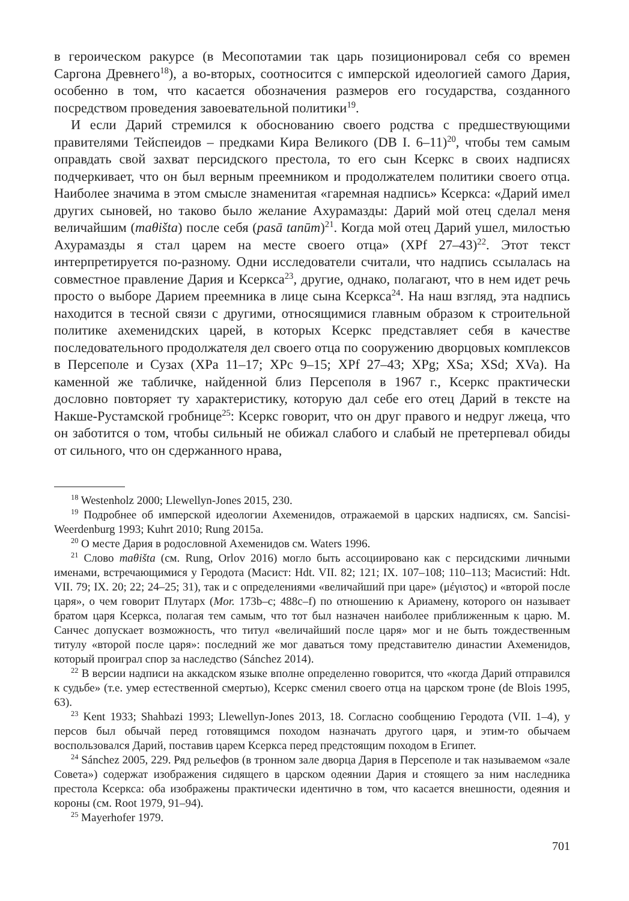в героическом ракурсе (в Месопотамии так царь позиционировал себя со времен Саргона Древнего<sup>18</sup>), а во-вторых, соотносится с имперской идеологией самого Дария, особенно в том, что касается обозначения размеров его государства, созданного посредством проведения завоевательной политики<sup>19</sup>.
И если Дарий стремился к обоснованию своего родства с предшествующими правителями Тейспеидов – предками Кира Великого (DB I. 6–11)<sup>20</sup>, чтобы тем самым оправдать свой захват персидского престола, то его сын Ксеркс в своих надписях подчеркивает, что он был верным преемником и продолжателем политики своего отца. Наиболее значима в этом смысле знаменитая «гаремная надпись» Ксеркса: «Дарий имел других сыновей, но таково было желание Ахурамазды: Дарий мой отец сделал меня величайшим (maθišta) после себя (pasā tanūm)<sup>21</sup>. Когда мой отец Дарий ушел, милостью Ахурамазды я стал царем на месте своего отца» (XPf 27–43)<sup>22</sup>. Этот текст интерпретируется по-разному. Одни исследователи считали, что надпись ссылалась на совместное правление Дария и Ксеркса<sup>23</sup>, другие, однако, полагают, что в нем идет речь просто о выборе Дарием преемника в лице сына Ксеркса<sup>24</sup>. На наш взгляд, эта надпись находится в тесной связи с другими, относящимися главным образом к строительной политике ахеменидских царей, в которых Ксеркс представляет себя в качестве последовательного продолжателя дел своего отца по сооружению дворцовых комплексов в Персеполе и Сузах (XPa 11–17; XPc 9–15; XPf 27–43; XPg; XSa; XSd; XVa). На каменной же табличке, найденной близ Персеполя в 1967 г., Ксеркс практически дословно повторяет ту характеристику, которую дал себе его отец Дарий в тексте на Накше-Рустамской гробнице<sup>25</sup>: Ксеркс говорит, что он друг правого и недруг лжеца, что он заботится о том, чтобы сильный не обижал слабого и слабый не претерпевал обиды от сильного, что он сдержанного нрава,
<sup>18</sup> Westenholz 2000; Llewellyn-Jones 2015, 230.
<sup>19</sup> Подробнее об имперской идеологии Ахеменидов, отражаемой в царских надписях, см. Sancisi-Weerdenburg 1993; Kuhrt 2010; Rung 2015a.
<sup>20</sup> О месте Дария в родословной Ахеменидов см. Waters 1996.
<sup>21</sup> Слово maθišta (см. Rung, Orlov 2016) могло быть ассоциировано как с персидскими личными именами, встречающимися у Геродота (Масист: Hdt. VII. 82; 121; IX. 107–108; 110–113; Масистий: Hdt. VII. 79; IX. 20; 22; 24–25; 31), так и с определениями «величайший при царе» (μέγιστος) и «второй после царя», о чем говорит Плутарх (Mor. 173b–c; 488c–f) по отношению к Ариамену, которого он называет братом царя Ксеркса, полагая тем самым, что тот был назначен наиболее приближенным к царю. М. Санчес допускает возможность, что титул «величайший после царя» мог и не быть тождественным титулу «второй после царя»: последний же мог даваться тому представителю династии Ахеменидов, который проиграл спор за наследство (Sánchez 2014).
<sup>22</sup> В версии надписи на аккадском языке вполне определенно говорится, что «когда Дарий отправился к судьбе» (т.е. умер естественной смертью), Ксеркс сменил своего отца на царском троне (de Blois 1995, 63).
<sup>23</sup> Kent 1933; Shahbazi 1993; Llewellyn-Jones 2013, 18. Согласно сообщению Геродота (VII. 1–4), у персов был обычай перед готовящимся походом назначать другого царя, и этим-то обычаем воспользовался Дарий, поставив царем Ксеркса перед предстоящим походом в Египет.
<sup>24</sup> Sánchez 2005, 229. Ряд рельефов (в тронном зале дворца Дария в Персеполе и так называемом «зале Совета») содержат изображения сидящего в царском одеянии Дария и стоящего за ним наследника престола Ксеркса: оба изображены практически идентично в том, что касается внешности, одеяния и короны (см. Root 1979, 91–94).
<sup>25</sup> Mayerhofer 1979.
701